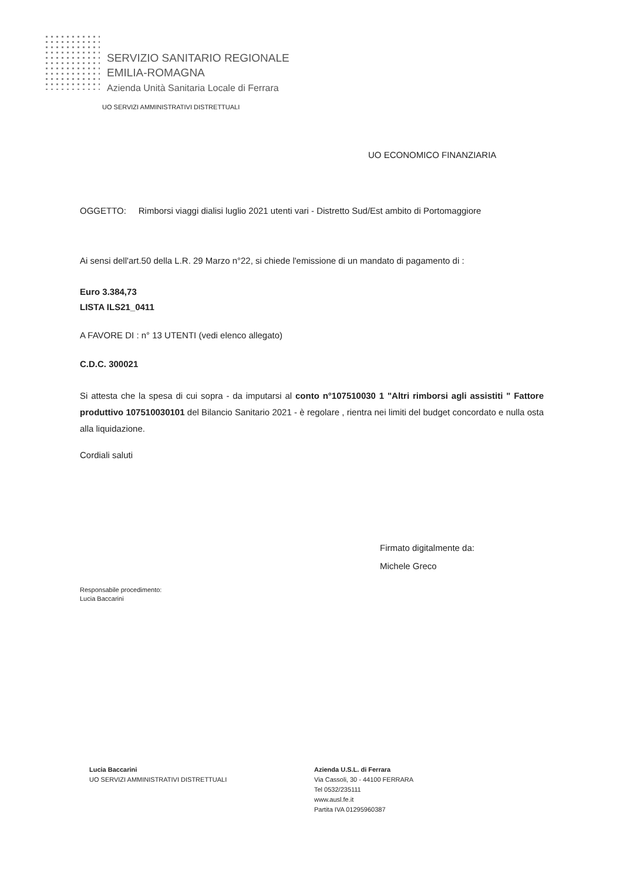SERVIZIO SANITARIO REGIONALE
EMILIA-ROMAGNA
Azienda Unità Sanitaria Locale di Ferrara
UO SERVIZI AMMINISTRATIVI DISTRETTUALI
UO ECONOMICO FINANZIARIA
OGGETTO: Rimborsi viaggi dialisi luglio 2021 utenti vari - Distretto Sud/Est ambito di Portomaggiore
Ai sensi dell'art.50 della L.R. 29 Marzo n°22, si chiede l'emissione di un mandato di pagamento di :
Euro 3.384,73
LISTA ILS21_0411
A FAVORE DI : n° 13 UTENTI (vedi elenco allegato)
C.D.C. 300021
Si attesta che la spesa di cui sopra - da imputarsi al conto n°107510030 1 "Altri rimborsi agli assistiti " Fattore produttivo 107510030101 del Bilancio Sanitario 2021 - è regolare , rientra nei limiti del budget concordato e nulla osta alla liquidazione.
Cordiali saluti
Firmato digitalmente da:
Michele Greco
Responsabile procedimento:
Lucia Baccarini
Lucia Baccarini
UO SERVIZI AMMINISTRATIVI DISTRETTUALI
Azienda U.S.L. di Ferrara
Via Cassoli, 30 - 44100 FERRARA
Tel 0532/235111
www.ausl.fe.it
Partita IVA 01295960387